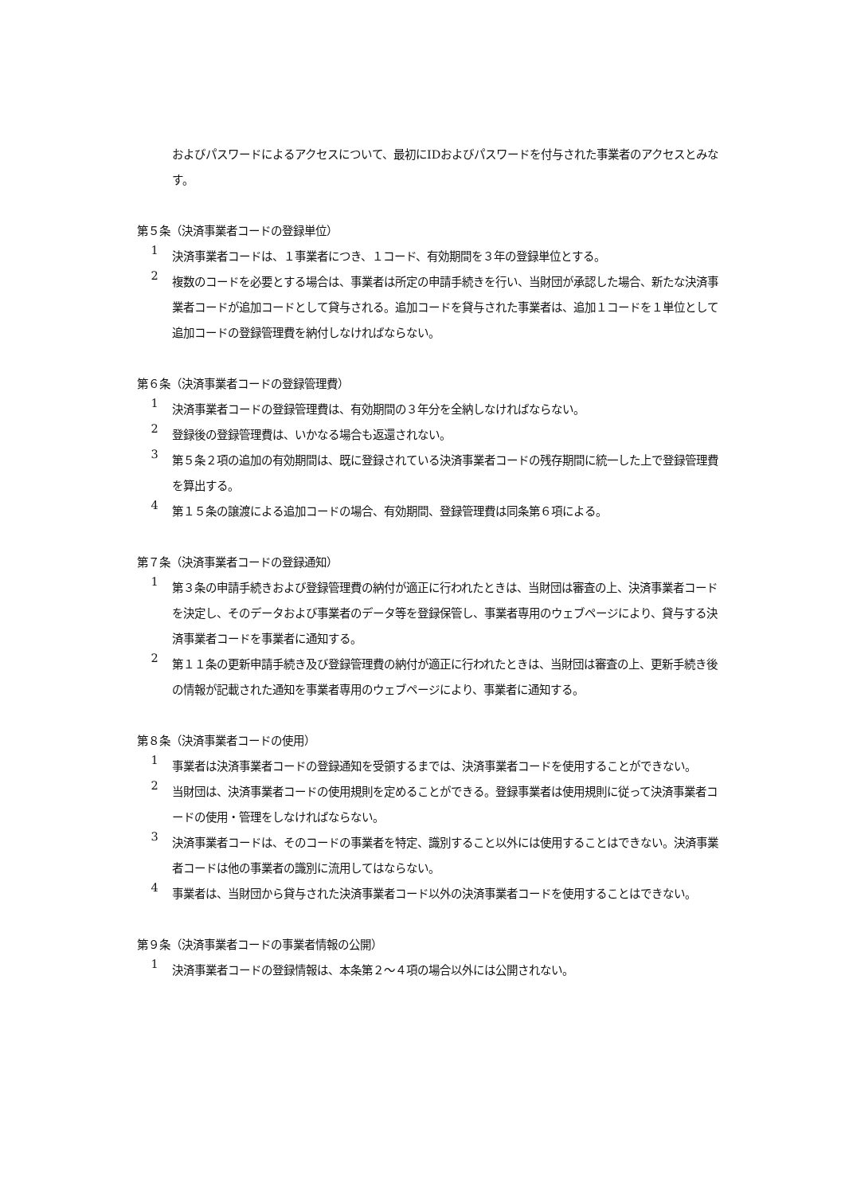およびパスワードによるアクセスについて、最初にIDおよびパスワードを付与された事業者のアクセスとみなす。
第５条（決済事業者コードの登録単位）
1
決済事業者コードは、１事業者につき、１コード、有効期間を３年の登録単位とする。
2
複数のコードを必要とする場合は、事業者は所定の申請手続きを行い、当財団が承認した場合、新たな決済事業者コードが追加コードとして貸与される。追加コードを貸与された事業者は、追加１コードを１単位として追加コードの登録管理費を納付しなければならない。
第６条（決済事業者コードの登録管理費）
1
決済事業者コードの登録管理費は、有効期間の３年分を全納しなければならない。
2
登録後の登録管理費は、いかなる場合も返還されない。
3
第５条２項の追加の有効期間は、既に登録されている決済事業者コードの残存期間に統一した上で登録管理費を算出する。
4
第１５条の譲渡による追加コードの場合、有効期間、登録管理費は同条第６項による。
第７条（決済事業者コードの登録通知）
1
第３条の申請手続きおよび登録管理費の納付が適正に行われたときは、当財団は審査の上、決済事業者コードを決定し、そのデータおよび事業者のデータ等を登録保管し、事業者専用のウェブページにより、貸与する決済事業者コードを事業者に通知する。
2
第１１条の更新申請手続き及び登録管理費の納付が適正に行われたときは、当財団は審査の上、更新手続き後の情報が記載された通知を事業者専用のウェブページにより、事業者に通知する。
第８条（決済事業者コードの使用）
1
事業者は決済事業者コードの登録通知を受領するまでは、決済事業者コードを使用することができない。
2
当財団は、決済事業者コードの使用規則を定めることができる。登録事業者は使用規則に従って決済事業者コードの使用・管理をしなければならない。
3
決済事業者コードは、そのコードの事業者を特定、識別すること以外には使用することはできない。決済事業者コードは他の事業者の識別に流用してはならない。
4
事業者は、当財団から貸与された決済事業者コード以外の決済事業者コードを使用することはできない。
第９条（決済事業者コードの事業者情報の公開）
1
決済事業者コードの登録情報は、本条第２～４項の場合以外には公開されない。